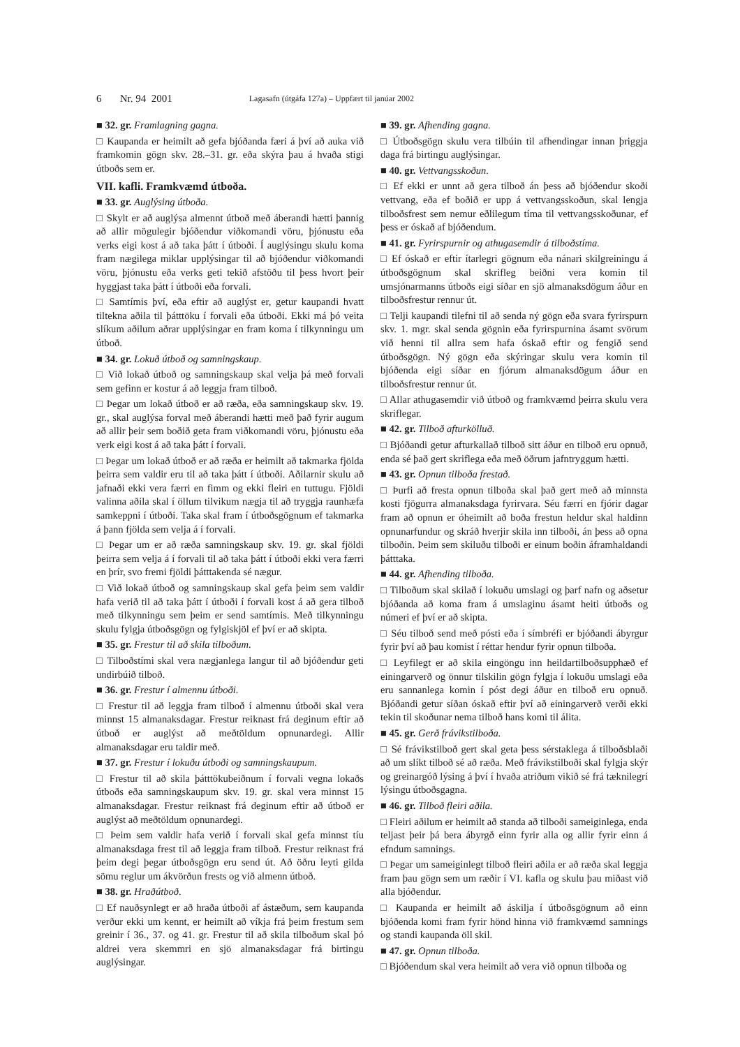6 Nr. 94 2001 Lagasafn (útgáfa 127a) – Uppfært til janúar 2002
■ 32. gr. Framlagning gagna.
□ Kaupanda er heimilt að gefa bjóðanda færi á því að auka við framkomin gögn skv. 28.–31. gr. eða skýra þau á hvaða stigi útboðs sem er.
VII. kafli. Framkvæmd útboða.
■ 33. gr. Auglýsing útboða.
□ Skylt er að auglýsa almennt útboð með áberandi hætti þannig að allir mögulegir bjóðendur viðkomandi vöru, þjónustu eða verks eigi kost á að taka þátt í útboði. Í auglýsingu skulu koma fram nægilega miklar upplýsingar til að bjóðendur viðkomandi vöru, þjónustu eða verks geti tekið afstöðu til þess hvort þeir hyggjast taka þátt í útboði eða forvali.
□ Samtímis því, eða eftir að auglýst er, getur kaupandi hvatt tiltekna aðila til þátttöku í forvali eða útboði. Ekki má þó veita slíkum aðilum aðrar upplýsingar en fram koma í tilkynningu um útboð.
■ 34. gr. Lokuð útboð og samningskaup.
□ Við lokað útboð og samningskaup skal velja þá með forvali sem gefinn er kostur á að leggja fram tilboð.
□ Þegar um lokað útboð er að ræða, eða samningskaup skv. 19. gr., skal auglýsa forval með áberandi hætti með það fyrir augum að allir þeir sem boðið geta fram viðkomandi vöru, þjónustu eða verk eigi kost á að taka þátt í forvali.
□ Þegar um lokað útboð er að ræða er heimilt að takmarka fjölda þeirra sem valdir eru til að taka þátt í útboði. Aðilarnir skulu að jafnaði ekki vera færri en fimm og ekki fleiri en tuttugu. Fjöldi valinna aðila skal í öllum tilvikum nægja til að tryggja raunhæfa samkeppni í útboði. Taka skal fram í útboðsgögnum ef takmarka á þann fjölda sem velja á í forvali.
□ Þegar um er að ræða samningskaup skv. 19. gr. skal fjöldi þeirra sem velja á í forvali til að taka þátt í útboði ekki vera færri en þrír, svo fremi fjöldi þátttakenda sé nægur.
□ Við lokað útboð og samningskaup skal gefa þeim sem valdir hafa verið til að taka þátt í útboði í forvali kost á að gera tilboð með tilkynningu sem þeim er send samtímis. Með tilkynningu skulu fylgja útboðsgögn og fylgiskjöl ef því er að skipta.
■ 35. gr. Frestur til að skila tilboðum.
□ Tilboðstími skal vera nægjanlega langur til að bjóðendur geti undirbúið tilboð.
■ 36. gr. Frestur í almennu útboði.
□ Frestur til að leggja fram tilboð í almennu útboði skal vera minnst 15 almanaksdagar. Frestur reiknast frá deginum eftir að útboð er auglýst að meðtöldum opnunardegi. Allir almanaksdagar eru taldir með.
■ 37. gr. Frestur í lokuðu útboði og samningskaupum.
□ Frestur til að skila þátttökubeiðnum í forvali vegna lokaðs útboðs eða samningskaupum skv. 19. gr. skal vera minnst 15 almanaksdagar. Frestur reiknast frá deginum eftir að útboð er auglýst að meðtöldum opnunardegi.
□ Þeim sem valdir hafa verið í forvali skal gefa minnst tíu almanaksdaga frest til að leggja fram tilboð. Frestur reiknast frá þeim degi þegar útboðsgögn eru send út. Að öðru leyti gilda sömu reglur um ákvörðun frests og við almenn útboð.
■ 38. gr. Hraðútboð.
□ Ef nauðsynlegt er að hraða útboði af ástæðum, sem kaupanda verður ekki um kennt, er heimilt að víkja frá þeim frestum sem greinir í 36., 37. og 41. gr. Frestur til að skila tilboðum skal þó aldrei vera skemmri en sjö almanaksdagar frá birtingu auglýsingar.
■ 39. gr. Afhending gagna.
□ Útboðsgögn skulu vera tilbúin til afhendingar innan þriggja daga frá birtingu auglýsingar.
■ 40. gr. Vettvangsskoðun.
□ Ef ekki er unnt að gera tilboð án þess að bjóðendur skoði vettvang, eða ef boðið er upp á vettvangsskoðun, skal lengja tilboðsfrest sem nemur eðlilegum tíma til vettvangsskoðunar, ef þess er óskað af bjóðendum.
■ 41. gr. Fyrirspurnir og athugasemdir á tilboðstíma.
□ Ef óskað er eftir ítarlegri gögnum eða nánari skilgreiningu á útboðsgögnum skal skrifleg beiðni vera komin til umsjónarmanns útboðs eigi síðar en sjö almanaksdögum áður en tilboðsfrestur rennur út.
□ Telji kaupandi tilefni til að senda ný gögn eða svara fyrirspurn skv. 1. mgr. skal senda gögnin eða fyrirspurnina ásamt svörum við henni til allra sem hafa óskað eftir og fengið send útboðsgögn. Ný gögn eða skýringar skulu vera komin til bjóðenda eigi síðar en fjórum almanaksdögum áður en tilboðsfrestur rennur út.
□ Allar athugasemdir við útboð og framkvæmd þeirra skulu vera skriflegar.
■ 42. gr. Tilboð afturkölluð.
□ Bjóðandi getur afturkallað tilboð sitt áður en tilboð eru opnuð, enda sé það gert skriflega eða með öðrum jafntryggum hætti.
■ 43. gr. Opnun tilboða frestað.
□ Þurfi að fresta opnun tilboða skal það gert með að minnsta kosti fjögurra almanaksdaga fyrirvara. Séu færri en fjórir dagar fram að opnun er óheimilt að boða frestun heldur skal haldinn opnunarfundur og skráð hverjir skila inn tilboði, án þess að opna tilboðin. Þeim sem skiluðu tilboði er einum boðin áframhaldandi þátttaka.
■ 44. gr. Afhending tilboða.
□ Tilboðum skal skilað í lokuðu umslagi og þarf nafn og aðsetur bjóðanda að koma fram á umslaginu ásamt heiti útboðs og númeri ef því er að skipta.
□ Séu tilboð send með pósti eða í símbréfi er bjóðandi ábyrgur fyrir því að þau komist í réttar hendur fyrir opnun tilboða.
□ Leyfilegt er að skila eingöngu inn heildartilboðsupphæð ef einingarverð og önnur tilskilin gögn fylgja í lokuðu umslagi eða eru sannanlega komin í póst degi áður en tilboð eru opnuð. Bjóðandi getur síðan óskað eftir því að einingarverð verði ekki tekin til skoðunar nema tilboð hans komi til álita.
■ 45. gr. Gerð frávikstilboða.
□ Sé frávikstilboð gert skal geta þess sérstaklega á tilboðsblaði að um slíkt tilboð sé að ræða. Með frávikstilboði skal fylgja skýr og greinargóð lýsing á því í hvaða atriðum vikið sé frá tæknilegri lýsingu útboðsgagna.
■ 46. gr. Tilboð fleiri aðila.
□ Fleiri aðilum er heimilt að standa að tilboði sameiginlega, enda teljast þeir þá bera ábyrgð einn fyrir alla og allir fyrir einn á efndum samnings.
□ Þegar um sameiginlegt tilboð fleiri aðila er að ræða skal leggja fram þau gögn sem um ræðir í VI. kafla og skulu þau miðast við alla bjóðendur.
□ Kaupanda er heimilt að áskilja í útboðsgögnum að einn bjóðenda komi fram fyrir hönd hinna við framkvæmd samnings og standi kaupanda öll skil.
■ 47. gr. Opnun tilboða.
□ Bjóðendum skal vera heimilt að vera við opnun tilboða og